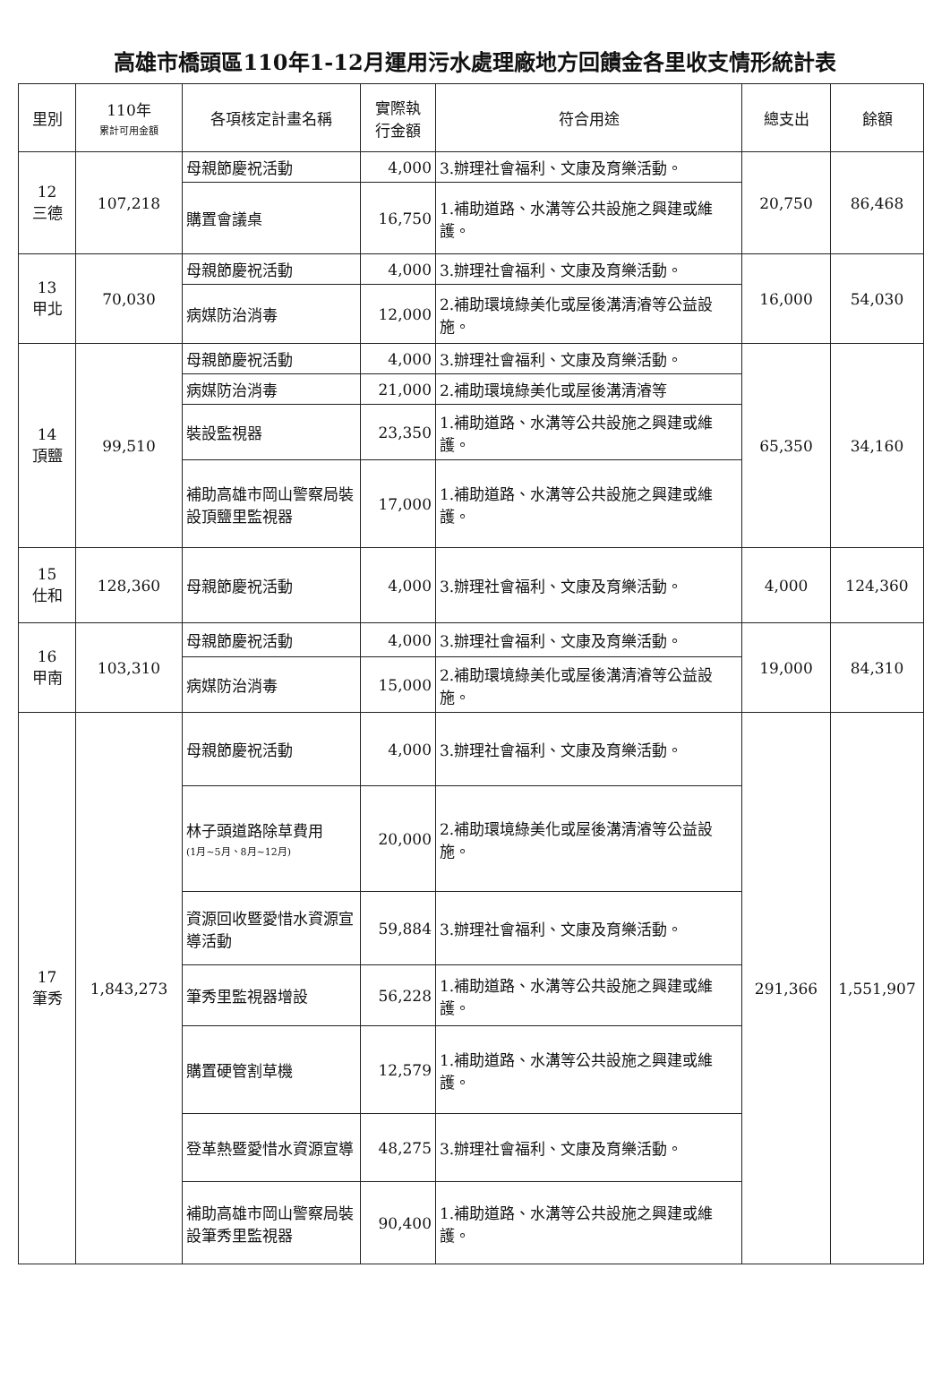高雄市橋頭區110年1-12月運用污水處理廠地方回饋金各里收支情形統計表
| 里別 | 110年 累計可用金額 | 各項核定計畫名稱 | 實際執 行金額 | 符合用途 | 總支出 | 餘額 |
| --- | --- | --- | --- | --- | --- | --- |
| 12 三德 | 107,218 | 母親節慶祝活動 | 4,000 | 3.辦理社會福利、文康及育樂活動。 | 20,750 | 86,468 |
| | | 購置會議桌 | 16,750 | 1.補助道路、水溝等公共設施之興建或維護。 | | |
| 13 甲北 | 70,030 | 母親節慶祝活動 | 4,000 | 3.辦理社會福利、文康及育樂活動。 | 16,000 | 54,030 |
| | | 病媒防治消毒 | 12,000 | 2.補助環境綠美化或屋後溝清濬等公益設施。 | | |
| 14 頂鹽 | 99,510 | 母親節慶祝活動 | 4,000 | 3.辦理社會福利、文康及育樂活動。 | 65,350 | 34,160 |
| | | 病媒防治消毒 | 21,000 | 2.補助環境綠美化或屋後溝清濬等 | | |
| | | 裝設監視器 | 23,350 | 1.補助道路、水溝等公共設施之興建或維護。 | | |
| | | 補助高雄市岡山警察局裝設頂鹽里監視器 | 17,000 | 1.補助道路、水溝等公共設施之興建或維護。 | | |
| 15 仕和 | 128,360 | 母親節慶祝活動 | 4,000 | 3.辦理社會福利、文康及育樂活動。 | 4,000 | 124,360 |
| 16 甲南 | 103,310 | 母親節慶祝活動 | 4,000 | 3.辦理社會福利、文康及育樂活動。 | 19,000 | 84,310 |
| | | 病媒防治消毒 | 15,000 | 2.補助環境綠美化或屋後溝清濬等公益設施。 | | |
| 17 筆秀 | 1,843,273 | 母親節慶祝活動 | 4,000 | 3.辦理社會福利、文康及育樂活動。 | 291,366 | 1,551,907 |
| | | 林子頭道路除草費用 (1月~5月、8月~12月) | 20,000 | 2.補助環境綠美化或屋後溝清濬等公益設施。 | | |
| | | 資源回收暨愛惜水資源宣導活動 | 59,884 | 3.辦理社會福利、文康及育樂活動。 | | |
| | | 筆秀里監視器增設 | 56,228 | 1.補助道路、水溝等公共設施之興建或維護。 | | |
| | | 購置硬管割草機 | 12,579 | 1.補助道路、水溝等公共設施之興建或維護。 | | |
| | | 登革熱暨愛惜水資源宣導 | 48,275 | 3.辦理社會福利、文康及育樂活動。 | | |
| | | 補助高雄市岡山警察局裝設筆秀里監視器 | 90,400 | 1.補助道路、水溝等公共設施之興建或維護。 | | |